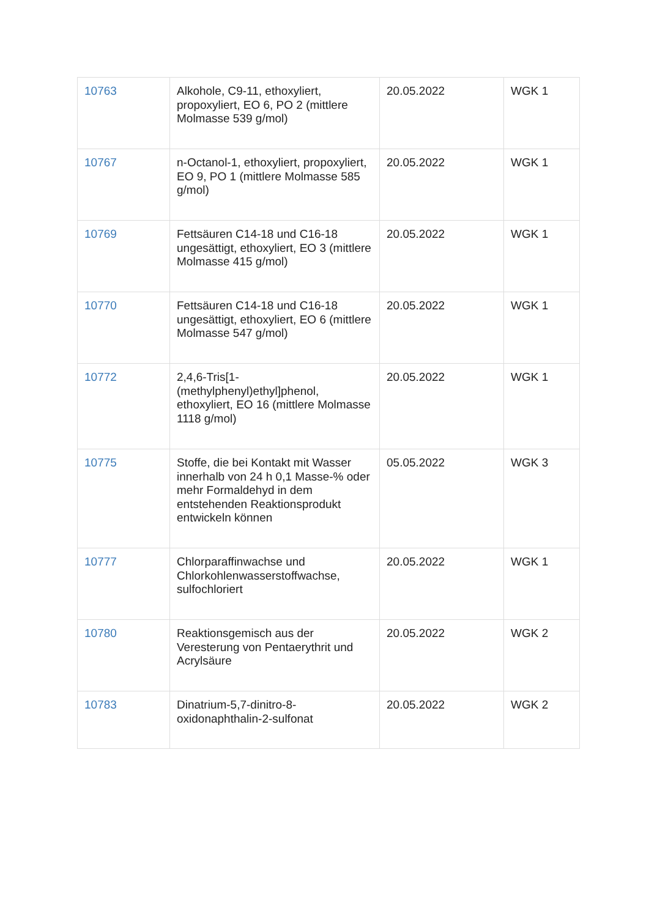| 10763 | Alkohole, C9-11, ethoxyliert, propoxyliert, EO 6, PO 2 (mittlere Molmasse 539 g/mol) | 20.05.2022 | WGK 1 |
| 10767 | n-Octanol-1, ethoxyliert, propoxyliert, EO 9, PO 1 (mittlere Molmasse 585 g/mol) | 20.05.2022 | WGK 1 |
| 10769 | Fettsäuren C14-18 und C16-18 ungesättigt, ethoxyliert, EO 3 (mittlere Molmasse 415 g/mol) | 20.05.2022 | WGK 1 |
| 10770 | Fettsäuren C14-18 und C16-18 ungesättigt, ethoxyliert, EO 6 (mittlere Molmasse 547 g/mol) | 20.05.2022 | WGK 1 |
| 10772 | 2,4,6-Tris[1-(methylphenyl)ethyl]phenol, ethoxyliert, EO 16 (mittlere Molmasse 1118 g/mol) | 20.05.2022 | WGK 1 |
| 10775 | Stoffe, die bei Kontakt mit Wasser innerhalb von 24 h 0,1 Masse-% oder mehr Formaldehyd in dem entstehenden Reaktionsprodukt entwickeln können | 05.05.2022 | WGK 3 |
| 10777 | Chlorparaffinwachse und Chlorkohlenwasserstoffwachse, sulfochloriert | 20.05.2022 | WGK 1 |
| 10780 | Reaktionsgemisch aus der Veresterung von Pentaerythrit und Acrylsäure | 20.05.2022 | WGK 2 |
| 10783 | Dinatrium-5,7-dinitro-8-oxidonaphthalin-2-sulfonat | 20.05.2022 | WGK 2 |